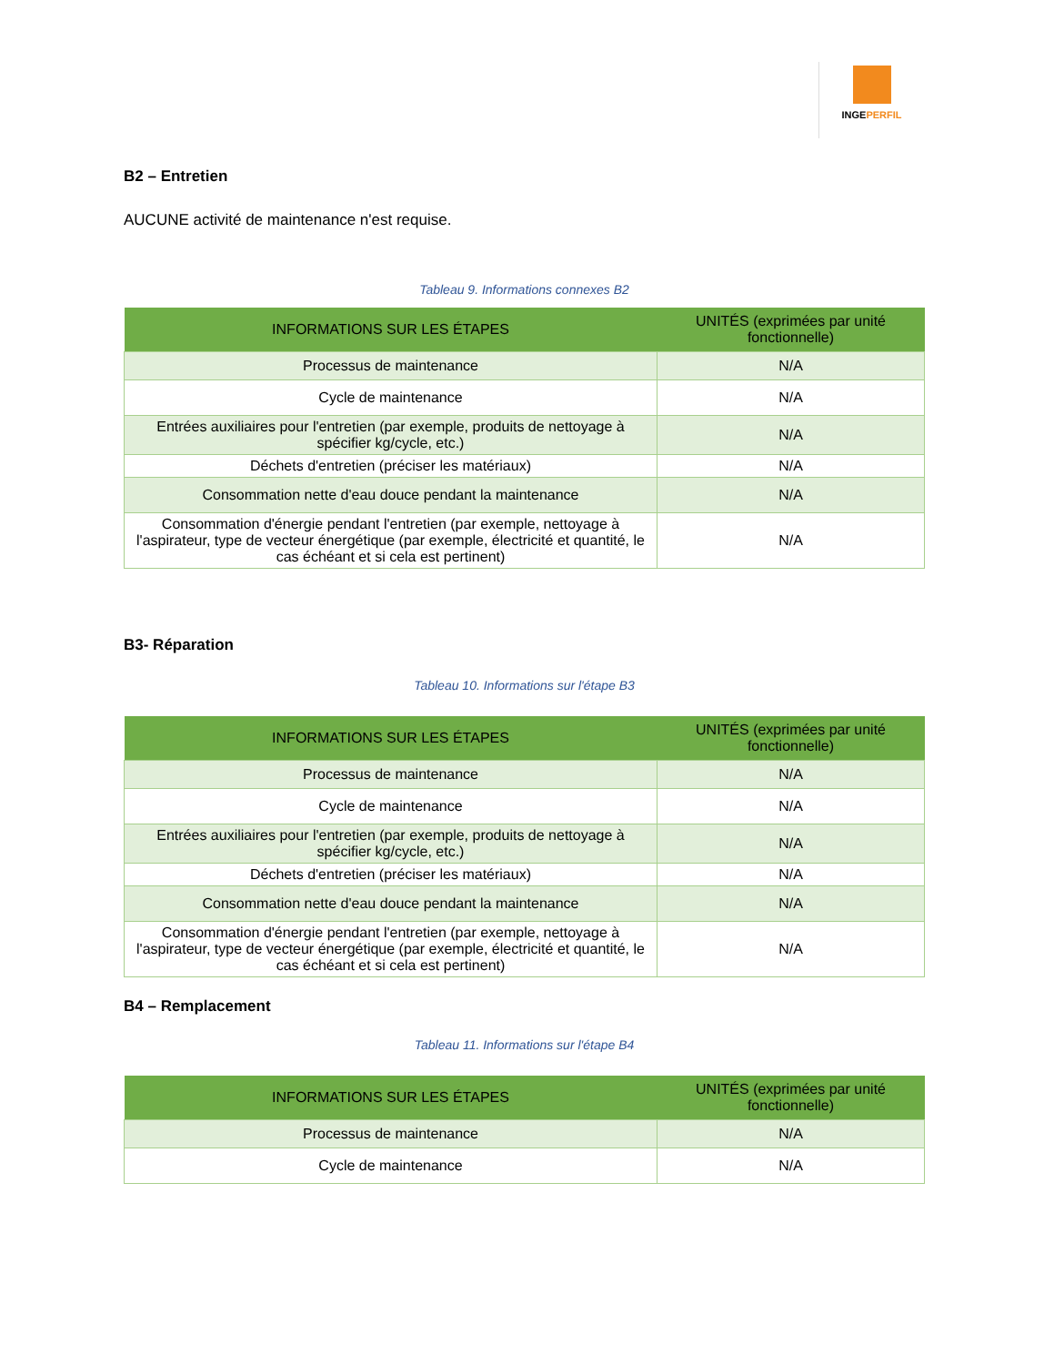INGEPERFIL
B2 – Entretien
AUCUNE activité de maintenance n'est requise.
Tableau 9. Informations connexes B2
| INFORMATIONS SUR LES ÉTAPES | UNITÉS (exprimées par unité fonctionnelle) |
| --- | --- |
| Processus de maintenance | N/A |
| Cycle de maintenance | N/A |
| Entrées auxiliaires pour l'entretien (par exemple, produits de nettoyage à spécifier kg/cycle, etc.) | N/A |
| Déchets d'entretien (préciser les matériaux) | N/A |
| Consommation nette d'eau douce pendant la maintenance | N/A |
| Consommation d'énergie pendant l'entretien (par exemple, nettoyage à l'aspirateur, type de vecteur énergétique (par exemple, électricité et quantité, le cas échéant et si cela est pertinent) | N/A |
B3- Réparation
Tableau 10. Informations sur l'étape B3
| INFORMATIONS SUR LES ÉTAPES | UNITÉS (exprimées par unité fonctionnelle) |
| --- | --- |
| Processus de maintenance | N/A |
| Cycle de maintenance | N/A |
| Entrées auxiliaires pour l'entretien (par exemple, produits de nettoyage à spécifier kg/cycle, etc.) | N/A |
| Déchets d'entretien (préciser les matériaux) | N/A |
| Consommation nette d'eau douce pendant la maintenance | N/A |
| Consommation d'énergie pendant l'entretien (par exemple, nettoyage à l'aspirateur, type de vecteur énergétique (par exemple, électricité et quantité, le cas échéant et si cela est pertinent) | N/A |
B4 – Remplacement
Tableau 11. Informations sur l'étape B4
| INFORMATIONS SUR LES ÉTAPES | UNITÉS (exprimées par unité fonctionnelle) |
| --- | --- |
| Processus de maintenance | N/A |
| Cycle de maintenance | N/A |